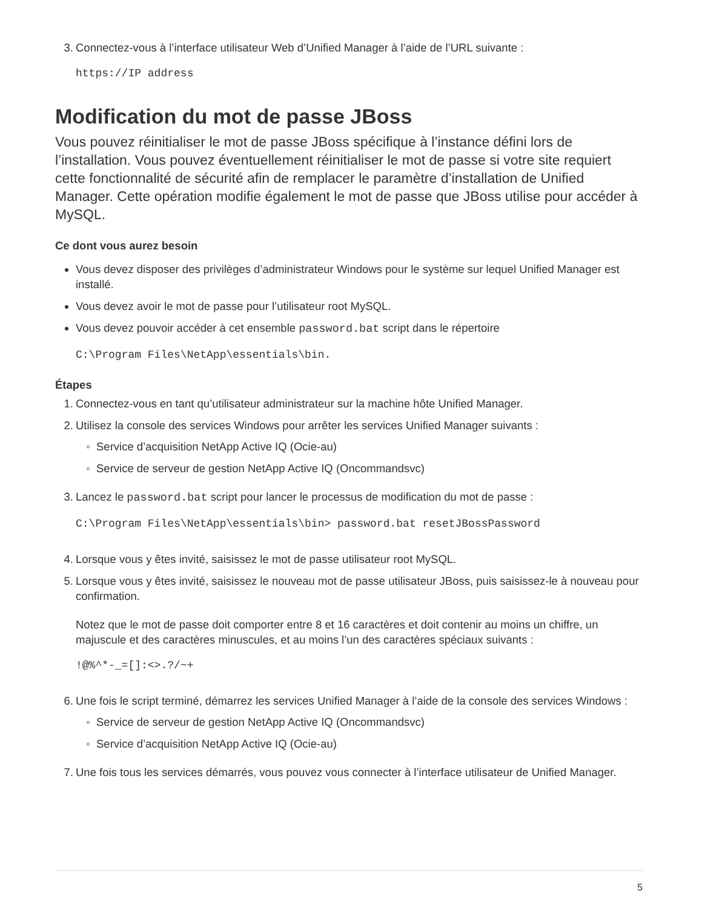3. Connectez-vous à l’interface utilisateur Web d’Unified Manager à l’aide de l’URL suivante :
https://IP address
Modification du mot de passe JBoss
Vous pouvez réinitialiser le mot de passe JBoss spécifique à l’instance défini lors de l’installation. Vous pouvez éventuellement réinitialiser le mot de passe si votre site requiert cette fonctionnalité de sécurité afin de remplacer le paramètre d’installation de Unified Manager. Cette opération modifie également le mot de passe que JBoss utilise pour accéder à MySQL.
Ce dont vous aurez besoin
Vous devez disposer des privilèges d’administrateur Windows pour le système sur lequel Unified Manager est installé.
Vous devez avoir le mot de passe pour l’utilisateur root MySQL.
Vous devez pouvoir accéder à cet ensemble password.bat script dans le répertoire
C:\Program Files\NetApp\essentials\bin.
Étapes
1. Connectez-vous en tant qu’utilisateur administrateur sur la machine hôte Unified Manager.
2. Utilisez la console des services Windows pour arrêter les services Unified Manager suivants :
Service d’acquisition NetApp Active IQ (Ocie-au)
Service de serveur de gestion NetApp Active IQ (Oncommandsvc)
3. Lancez le password.bat script pour lancer le processus de modification du mot de passe :
C:\Program Files\NetApp\essentials\bin> password.bat resetJBossPassword
4. Lorsque vous y êtes invité, saisissez le mot de passe utilisateur root MySQL.
5. Lorsque vous y êtes invité, saisissez le nouveau mot de passe utilisateur JBoss, puis saisissez-le à nouveau pour confirmation.
Notez que le mot de passe doit comporter entre 8 et 16 caractères et doit contenir au moins un chiffre, un majuscule et des caractères minuscules, et au moins l’un des caractères spéciaux suivants :
!@%^*-_=[]:<>.?/~+
6. Une fois le script terminé, démarrez les services Unified Manager à l’aide de la console des services Windows :
Service de serveur de gestion NetApp Active IQ (Oncommandsvc)
Service d’acquisition NetApp Active IQ (Ocie-au)
7. Une fois tous les services démarrés, vous pouvez vous connecter à l’interface utilisateur de Unified Manager.
5